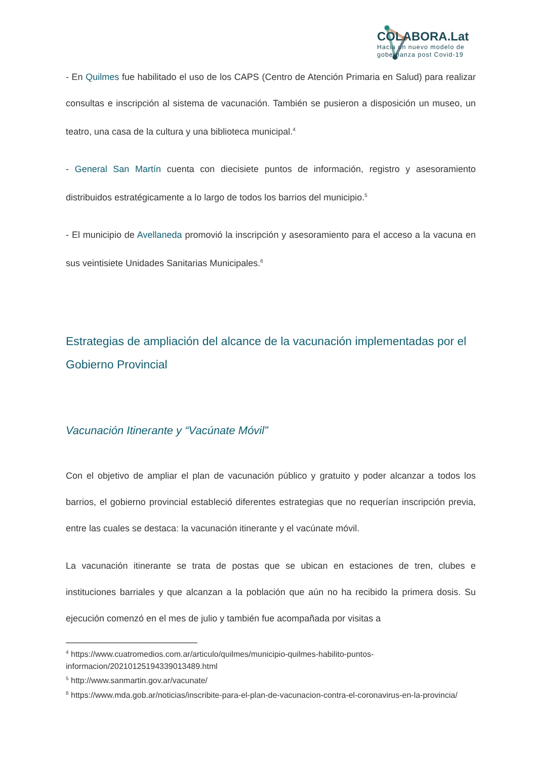COLABORA.Lat
Hacia un nuevo modelo de
gobernanza post Covid-19
- En Quilmes fue habilitado el uso de los CAPS (Centro de Atención Primaria en Salud) para realizar consultas e inscripción al sistema de vacunación. También se pusieron a disposición un museo, un teatro, una casa de la cultura y una biblioteca municipal.<sup>4</sup>
- General San Martín cuenta con diecisiete puntos de información, registro y asesoramiento distribuidos estratégicamente a lo largo de todos los barrios del municipio.<sup>5</sup>
- El municipio de Avellaneda promovió la inscripción y asesoramiento para el acceso a la vacuna en sus veintisiete Unidades Sanitarias Municipales.<sup>6</sup>
Estrategias de ampliación del alcance de la vacunación implementadas por el Gobierno Provincial
Vacunación Itinerante y “Vacúnate Móvil”
Con el objetivo de ampliar el plan de vacunación público y gratuito y poder alcanzar a todos los barrios, el gobierno provincial estableció diferentes estrategias que no requerían inscripción previa, entre las cuales se destaca: la vacunación itinerante y el vacúnate móvil.
La vacunación itinerante se trata de postas que se ubican en estaciones de tren, clubes e instituciones barriales y que alcanzan a la población que aún no ha recibido la primera dosis. Su ejecución comenzó en el mes de julio y también fue acompañada por visitas a
<sup>4</sup> https://www.cuatromedios.com.ar/articulo/quilmes/municipio-quilmes-habilito-puntos-informacion/20210125194339013489.html
<sup>5</sup> http://www.sanmartin.gov.ar/vacunate/
<sup>6</sup> https://www.mda.gob.ar/noticias/inscribite-para-el-plan-de-vacunacion-contra-el-coronavirus-en-la-provincia/